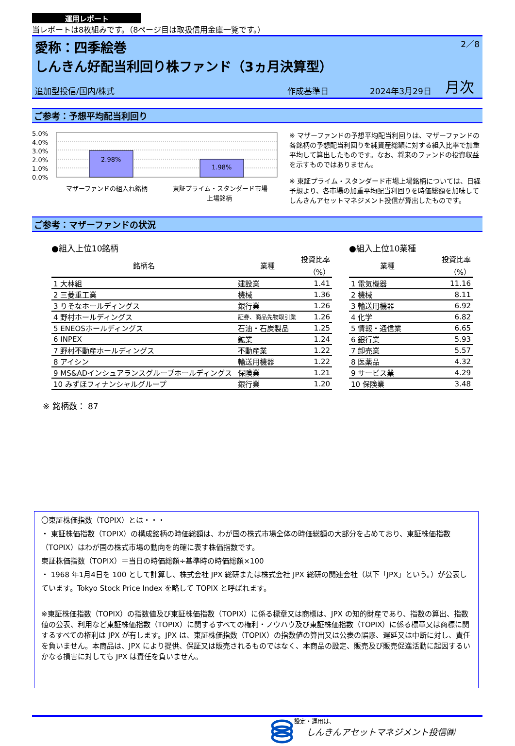運用レポート
当レポートは8枚組みです。（8ページ目は取扱信用金庫一覧です。）
愛称：四季絵巻
しんきん好配当利回り株ファンド（3ヵ月決算型）
2／8
追加型投信/国内/株式 作成基準日 2024年3月29日 月次
ご参考：予想平均配当利回り
5.0%
4.0%
3.0%
2.0%
1.0%
0.0%
2.98%
1.98%
マザーファンドの組入れ銘柄
東証プライム・スタンダード市場
上場銘柄
※ マザーファンドの予想平均配当利回りは、マザーファンドの各銘柄の予想配当利回りを純資産総額に対する組入比率で加重平均して算出したものです。なお、将来のファンドの投資収益を示すものではありません。
※ 東証プライム・スタンダード市場上場銘柄については、日経予想より、各市場の加重平均配当利回りを時価総額を加味してしんきんアセットマネジメント投信が算出したものです。
ご参考：マザーファンドの状況
●組入上位10銘柄
| 銘柄名 | 業種 | 投資比率 （%） |
| --- | --- | --- |
| 1 大林組 | 建設業 | 1.41 |
| 2 三菱重工業 | 機械 | 1.36 |
| 3 りそなホールディングス | 銀行業 | 1.26 |
| 4 野村ホールディングス | 証券、商品先物取引業 | 1.26 |
| 5 ENEOSホールディングス | 石油・石炭製品 | 1.25 |
| 6 INPEX | 鉱業 | 1.24 |
| 7 野村不動産ホールディングス | 不動産業 | 1.22 |
| 8 アイシン | 輸送用機器 | 1.22 |
| 9 MS&ADインシュアランスグループホールディングス | 保険業 | 1.21 |
| 10 みずほフィナンシャルグループ | 銀行業 | 1.20 |
●組入上位10業種
| 業種 | 投資比率 （%） |
| --- | --- |
| 1 電気機器 | 11.16 |
| 2 機械 | 8.11 |
| 3 輸送用機器 | 6.92 |
| 4 化学 | 6.82 |
| 5 情報・通信業 | 6.65 |
| 6 銀行業 | 5.93 |
| 7 卸売業 | 5.57 |
| 8 医薬品 | 4.32 |
| 9 サービス業 | 4.29 |
| 10 保険業 | 3.48 |
※ 銘柄数： 87
〇東証株価指数（TOPIX）とは・・・
・ 東証株価指数（TOPIX）の構成銘柄の時価総額は、わが国の株式市場全体の時価総額の大部分を占めており、東証株価指数（TOPIX）はわが国の株式市場の動向を的確に表す株価指数です。
東証株価指数（TOPIX）＝当日の時価総額÷基準時の時価総額×100
・ 1968 年1月4日を 100 として計算し、株式会社 JPX 総研または株式会社 JPX 総研の関連会社（以下「JPX」という。）が公表しています。Tokyo Stock Price Index を略して TOPIX と呼ばれます。
※東証株価指数（TOPIX）の指数値及び東証株価指数（TOPIX）に係る標章又は商標は、JPX の知的財産であり、指数の算出、指数値の公表、利用など東証株価指数（TOPIX）に関するすべての権利・ノウハウ及び東証株価指数（TOPIX）に係る標章又は商標に関するすべての権利は JPX が有します。JPX は、東証株価指数（TOPIX）の指数値の算出又は公表の誤謬、遅延又は中断に対し、責任を負いません。本商品は、JPX により提供、保証又は販売されるものではなく、本商品の設定、販売及び販売促進活動に起因するいかなる損害に対しても JPX は責任を負いません。
設定・運用は、
しんきんアセットマネジメント投信㈱